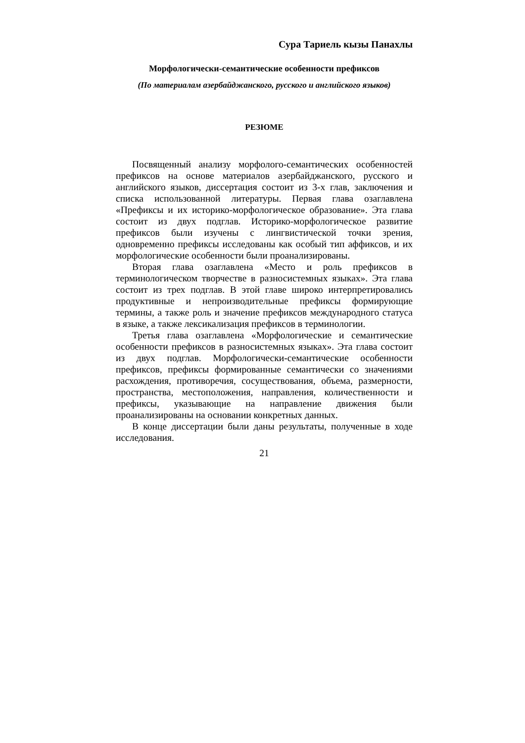Сура Тариель кызы Панахлы
Морфологически-семантические особенности префиксов
(По материалам азербайджанского, русского и английского языков)
РЕЗЮМЕ
Посвященный анализу морфолого-семантических особенностей префиксов на основе материалов азербайджанского, русского и английского языков, диссертация состоит из 3-х глав, заключения и списка использованной литературы. Первая глава озаглавлена «Префиксы и их историко-морфологическое образование». Эта глава состоит из двух подглав. Историко-морфологическое развитие префиксов были изучены с лингвистической точки зрения, одновременно префиксы исследованы как особый тип аффиксов, и их морфологические особенности были проанализированы.
Вторая глава озаглавлена «Место и роль префиксов в терминологическом творчестве в разносистемных языках». Эта глава состоит из трех подглав. В этой главе широко интерпретировались продуктивные и непроизводительные префиксы формирующие термины, а также роль и значение префиксов международного статуса в языке, а также лексикализация префиксов в терминологии.
Третья глава озаглавлена «Морфологические и семантические особенности префиксов в разносистемных языках». Эта глава состоит из двух подглав. Морфологически-семантические особенности префиксов, префиксы формированные семантически со значениями расхождения, противоречия, сосуществования, объема, размерности, пространства, местоположения, направления, количественности и префиксы, указывающие на направление движения были проанализированы на основании конкретных данных.
В конце диссертации были даны результаты, полученные в ходе исследования.
21